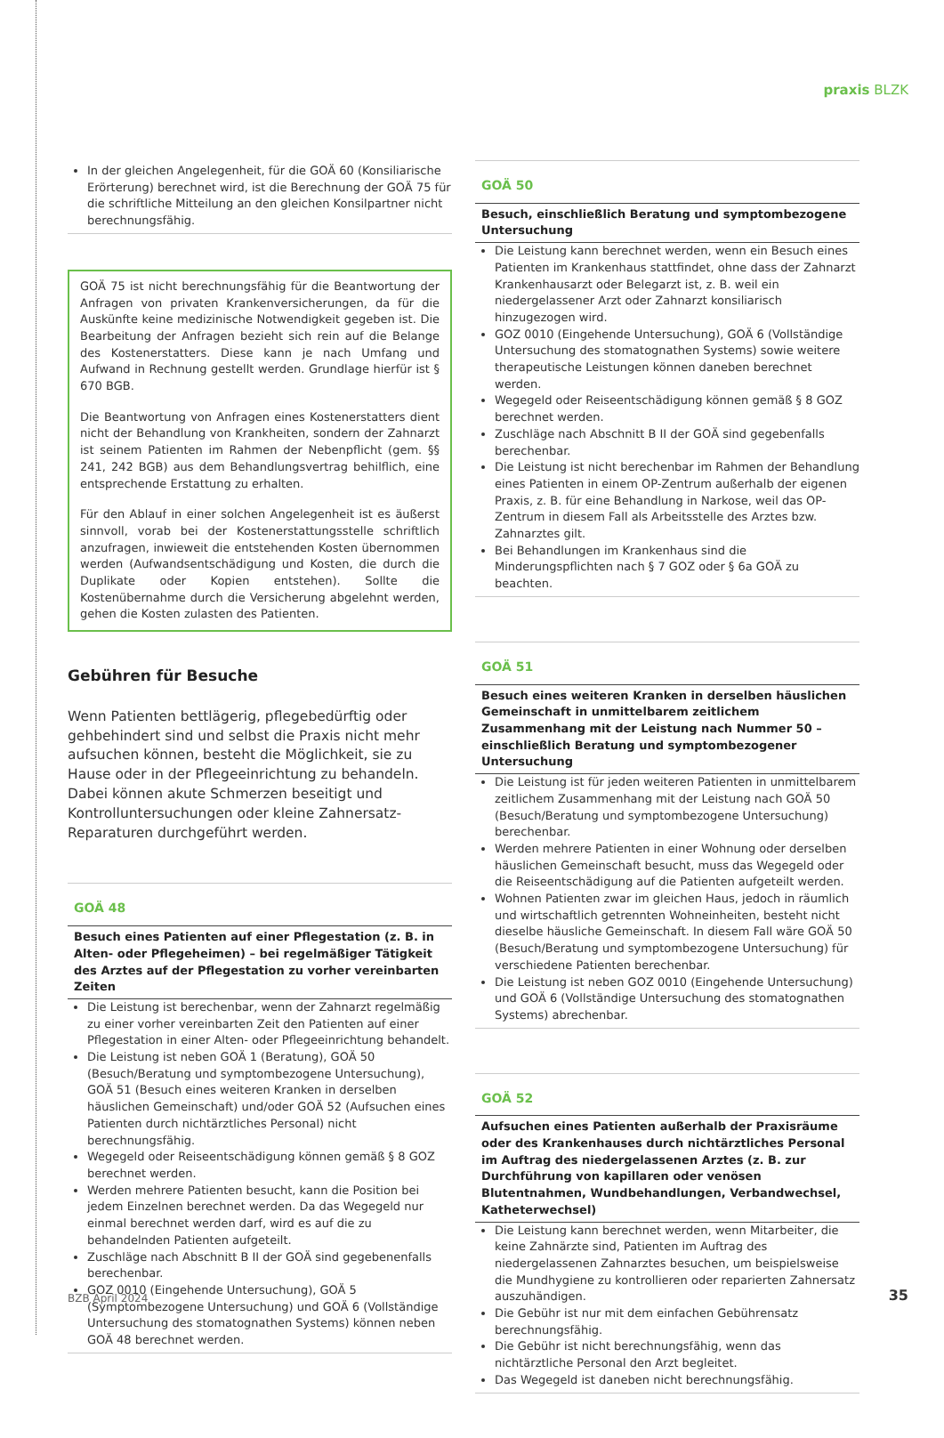praxis BLZK
In der gleichen Angelegenheit, für die GOÄ 60 (Konsiliarische Erörterung) berechnet wird, ist die Berechnung der GOÄ 75 für die schriftliche Mitteilung an den gleichen Konsilpartner nicht berechnungsfähig.
GOÄ 75 ist nicht berechnungsfähig für die Beantwortung der Anfragen von privaten Krankenversicherungen, da für die Auskünfte keine medizinische Notwendigkeit gegeben ist. Die Bearbeitung der Anfragen bezieht sich rein auf die Belange des Kostenerstatters. Diese kann je nach Umfang und Aufwand in Rechnung gestellt werden. Grundlage hierfür ist § 670 BGB.
Die Beantwortung von Anfragen eines Kostenerstatters dient nicht der Behandlung von Krankheiten, sondern der Zahnarzt ist seinem Patienten im Rahmen der Nebenpflicht (gem. §§ 241, 242 BGB) aus dem Behandlungsvertrag behilflich, eine entsprechende Erstattung zu erhalten.
Für den Ablauf in einer solchen Angelegenheit ist es äußerst sinnvoll, vorab bei der Kostenerstattungsstelle schriftlich anzufragen, inwieweit die entstehenden Kosten übernommen werden (Aufwandsentschädigung und Kosten, die durch die Duplikate oder Kopien entstehen). Sollte die Kostenübernahme durch die Versicherung abgelehnt werden, gehen die Kosten zulasten des Patienten.
Gebühren für Besuche
Wenn Patienten bettlägerig, pflegebedürftig oder gehbehindert sind und selbst die Praxis nicht mehr aufsuchen können, besteht die Möglichkeit, sie zu Hause oder in der Pflegeeinrichtung zu behandeln. Dabei können akute Schmerzen beseitigt und Kontrolluntersuchungen oder kleine Zahnersatz-Reparaturen durchgeführt werden.
GOÄ 48
Besuch eines Patienten auf einer Pflegestation (z. B. in Alten- oder Pflegeheimen) – bei regelmäßiger Tätigkeit des Arztes auf der Pflegestation zu vorher vereinbarten Zeiten
Die Leistung ist berechenbar, wenn der Zahnarzt regelmäßig zu einer vorher vereinbarten Zeit den Patienten auf einer Pflegestation in einer Alten- oder Pflegeeinrichtung behandelt.
Die Leistung ist neben GOÄ 1 (Beratung), GOÄ 50 (Besuch/Beratung und symptombezogene Untersuchung), GOÄ 51 (Besuch eines weiteren Kranken in derselben häuslichen Gemeinschaft) und/oder GOÄ 52 (Aufsuchen eines Patienten durch nichtärztliches Personal) nicht berechnungsfähig.
Wegegeld oder Reiseentschädigung können gemäß § 8 GOZ berechnet werden.
Werden mehrere Patienten besucht, kann die Position bei jedem Einzelnen berechnet werden. Da das Wegegeld nur einmal berechnet werden darf, wird es auf die zu behandelnden Patienten aufgeteilt.
Zuschläge nach Abschnitt B II der GOÄ sind gegebenenfalls berechenbar.
GOZ 0010 (Eingehende Untersuchung), GOÄ 5 (Symptombezogene Untersuchung) und GOÄ 6 (Vollständige Untersuchung des stomatognathen Systems) können neben GOÄ 48 berechnet werden.
GOÄ 50
Besuch, einschließlich Beratung und symptombezogene Untersuchung
Die Leistung kann berechnet werden, wenn ein Besuch eines Patienten im Krankenhaus stattfindet, ohne dass der Zahnarzt Krankenhausarzt oder Belegarzt ist, z. B. weil ein niedergelassener Arzt oder Zahnarzt konsiliarisch hinzugezogen wird.
GOZ 0010 (Eingehende Untersuchung), GOÄ 6 (Vollständige Untersuchung des stomatognathen Systems) sowie weitere therapeutische Leistungen können daneben berechnet werden.
Wegegeld oder Reiseentschädigung können gemäß § 8 GOZ berechnet werden.
Zuschläge nach Abschnitt B II der GOÄ sind gegebenfalls berechenbar.
Die Leistung ist nicht berechenbar im Rahmen der Behandlung eines Patienten in einem OP-Zentrum außerhalb der eigenen Praxis, z. B. für eine Behandlung in Narkose, weil das OP-Zentrum in diesem Fall als Arbeitsstelle des Arztes bzw. Zahnarztes gilt.
Bei Behandlungen im Krankenhaus sind die Minderungspflichten nach § 7 GOZ oder § 6a GOÄ zu beachten.
GOÄ 51
Besuch eines weiteren Kranken in derselben häuslichen Gemeinschaft in unmittelbarem zeitlichem Zusammenhang mit der Leistung nach Nummer 50 – einschließlich Beratung und symptombezogener Untersuchung
Die Leistung ist für jeden weiteren Patienten in unmittelbarem zeitlichem Zusammenhang mit der Leistung nach GOÄ 50 (Besuch/Beratung und symptombezogene Untersuchung) berechenbar.
Werden mehrere Patienten in einer Wohnung oder derselben häuslichen Gemeinschaft besucht, muss das Wegegeld oder die Reiseentschädigung auf die Patienten aufgeteilt werden.
Wohnen Patienten zwar im gleichen Haus, jedoch in räumlich und wirtschaftlich getrennten Wohneinheiten, besteht nicht dieselbe häusliche Gemeinschaft. In diesem Fall wäre GOÄ 50 (Besuch/Beratung und symptombezogene Untersuchung) für verschiedene Patienten berechenbar.
Die Leistung ist neben GOZ 0010 (Eingehende Untersuchung) und GOÄ 6 (Vollständige Untersuchung des stomatognathen Systems) abrechenbar.
GOÄ 52
Aufsuchen eines Patienten außerhalb der Praxisräume oder des Krankenhauses durch nichtärztliches Personal im Auftrag des niedergelassenen Arztes (z. B. zur Durchführung von kapillaren oder venösen Blutentnahmen, Wundbehandlungen, Verbandwechsel, Katheterwechsel)
Die Leistung kann berechnet werden, wenn Mitarbeiter, die keine Zahnärzte sind, Patienten im Auftrag des niedergelassenen Zahnarztes besuchen, um beispielsweise die Mundhygiene zu kontrollieren oder reparierten Zahnersatz auszuhändigen.
Die Gebühr ist nur mit dem einfachen Gebührensatz berechnungsfähig.
Die Gebühr ist nicht berechnungsfähig, wenn das nichtärztliche Personal den Arzt begleitet.
Das Wegegeld ist daneben nicht berechnungsfähig.
BZB April 2024 35